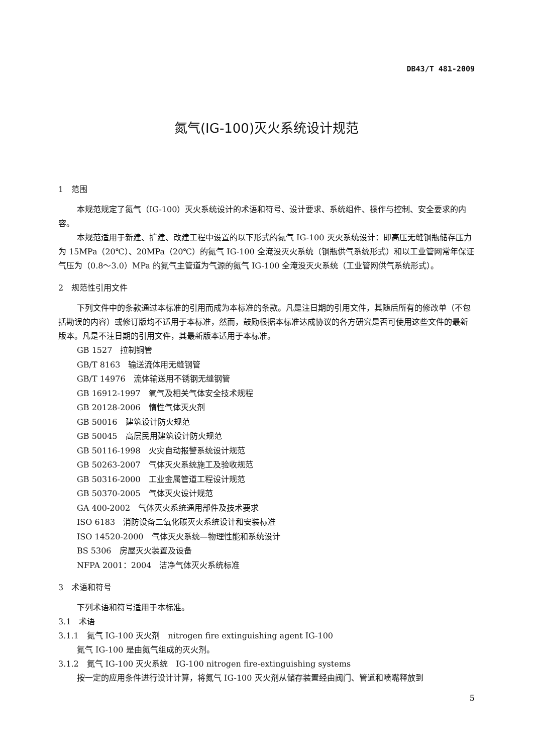DB43/T 481-2009
氮气(IG-100)灭火系统设计规范
1　范围
本规范规定了氮气（IG-100）灭火系统设计的术语和符号、设计要求、系统组件、操作与控制、安全要求的内容。
本规范适用于新建、扩建、改建工程中设置的以下形式的氮气 IG-100 灭火系统设计：即高压无缝钢瓶储存压力为 15MPa（20℃）、20MPa（20℃）的氮气 IG-100 全淹没灭火系统（钢瓶供气系统形式）和以工业管网常年保证气压为（0.8～3.0）MPa 的氮气主管道为气源的氮气 IG-100 全淹没灭火系统（工业管网供气系统形式）。
2　规范性引用文件
下列文件中的条款通过本标准的引用而成为本标准的条款。凡是注日期的引用文件，其随后所有的修改单（不包括勘误的内容）或修订版均不适用于本标准，然而，鼓励根据本标准达成协议的各方研究是否可使用这些文件的最新版本。凡是不注日期的引用文件，其最新版本适用于本标准。
GB 1527　拉制铜管
GB/T 8163　输送流体用无缝钢管
GB/T 14976　流体输送用不锈钢无缝钢管
GB 16912-1997　氧气及相关气体安全技术规程
GB 20128-2006　惰性气体灭火剂
GB 50016　建筑设计防火规范
GB 50045　高层民用建筑设计防火规范
GB 50116-1998　火灾自动报警系统设计规范
GB 50263-2007　气体灭火系统施工及验收规范
GB 50316-2000　工业金属管道工程设计规范
GB 50370-2005　气体灭火设计规范
GA 400-2002　气体灭火系统通用部件及技术要求
ISO 6183　消防设备二氧化碳灭火系统设计和安装标准
ISO 14520-2000　气体灭火系统—物理性能和系统设计
BS 5306　房屋灭火装置及设备
NFPA 2001：2004　洁净气体灭火系统标准
3　术语和符号
下列术语和符号适用于本标准。
3.1　术语
3.1.1　氮气 IG-100 灭火剂　nitrogen fire extinguishing agent IG-100
氮气 IG-100 是由氮气组成的灭火剂。
3.1.2　氮气 IG-100 灭火系统　IG-100 nitrogen fire-extinguishing systems
按一定的应用条件进行设计计算，将氮气 IG-100 灭火剂从储存装置经由阀门、管道和喷嘴释放到
5